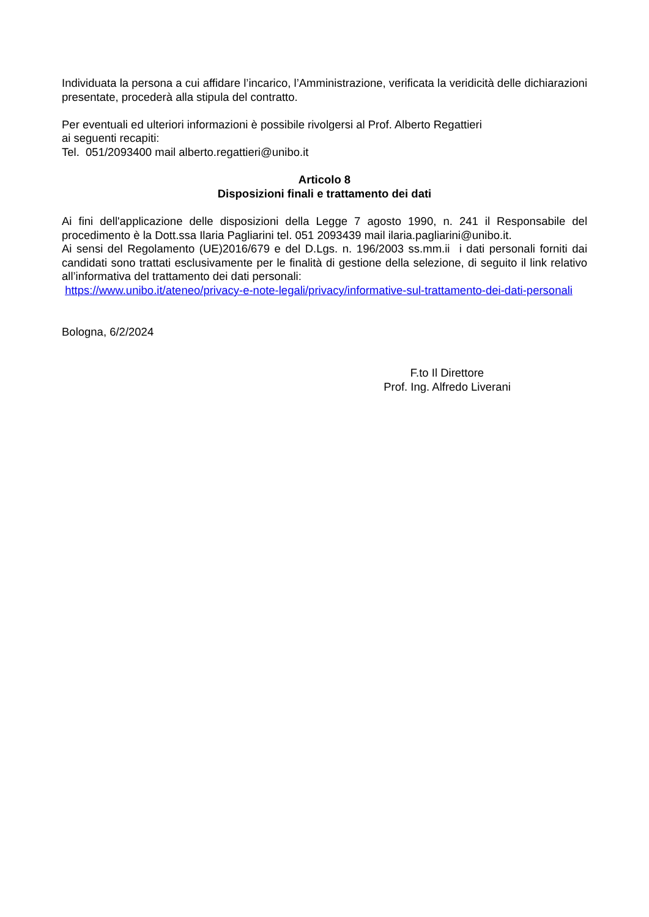Individuata la persona a cui affidare l’incarico, l’Amministrazione, verificata la veridicità delle dichiarazioni presentate, procederà alla stipula del contratto.
Per eventuali ed ulteriori informazioni è possibile rivolgersi al Prof. Alberto Regattieri
ai seguenti recapiti:
Tel. 051/2093400 mail alberto.regattieri@unibo.it
Articolo 8
Disposizioni finali e trattamento dei dati
Ai fini dell'applicazione delle disposizioni della Legge 7 agosto 1990, n. 241 il Responsabile del procedimento è la Dott.ssa Ilaria Pagliarini tel. 051 2093439 mail ilaria.pagliarini@unibo.it.
Ai sensi del Regolamento (UE)2016/679 e del D.Lgs. n. 196/2003 ss.mm.ii i dati personali forniti dai candidati sono trattati esclusivamente per le finalità di gestione della selezione, di seguito il link relativo all’informativa del trattamento dei dati personali:
https://www.unibo.it/ateneo/privacy-e-note-legali/privacy/informative-sul-trattamento-dei-dati-personali
Bologna, 6/2/2024
F.to Il Direttore
Prof. Ing. Alfredo Liverani